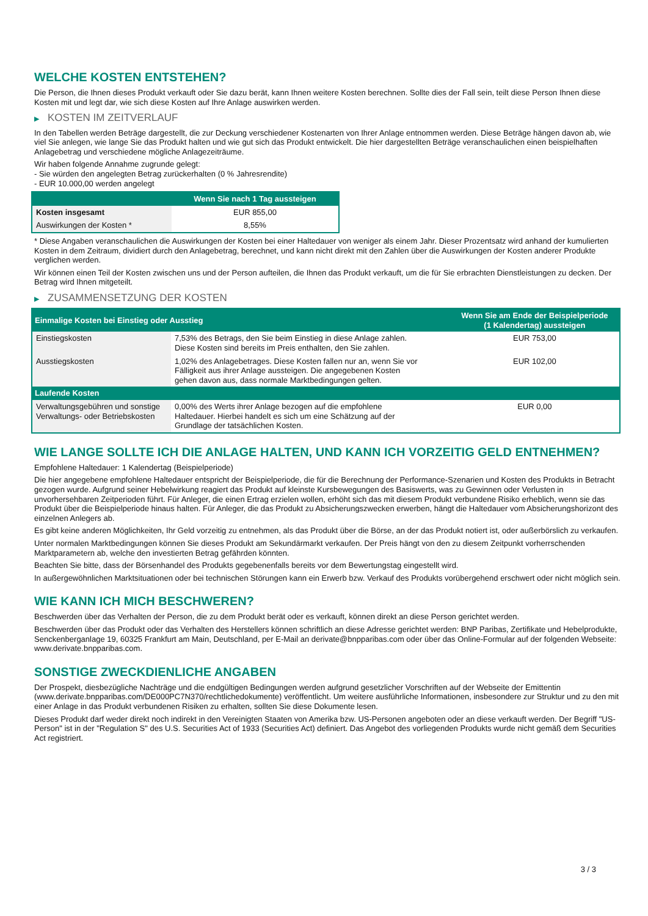WELCHE KOSTEN ENTSTEHEN?
Die Person, die Ihnen dieses Produkt verkauft oder Sie dazu berät, kann Ihnen weitere Kosten berechnen. Sollte dies der Fall sein, teilt diese Person Ihnen diese Kosten mit und legt dar, wie sich diese Kosten auf Ihre Anlage auswirken werden.
▶ KOSTEN IM ZEITVERLAUF
In den Tabellen werden Beträge dargestellt, die zur Deckung verschiedener Kostenarten von Ihrer Anlage entnommen werden. Diese Beträge hängen davon ab, wie viel Sie anlegen, wie lange Sie das Produkt halten und wie gut sich das Produkt entwickelt. Die hier dargestellten Beträge veranschaulichen einen beispielhaften Anlagebetrag und verschiedene mögliche Anlagezeiträume.
Wir haben folgende Annahme zugrunde gelegt:
- Sie würden den angelegten Betrag zurückerhalten (0 % Jahresrendite)
- EUR 10.000,00 werden angelegt
| | Wenn Sie nach 1 Tag aussteigen |
| --- | --- |
| Kosten insgesamt | EUR 855,00 |
| Auswirkungen der Kosten * | 8,55% |
* Diese Angaben veranschaulichen die Auswirkungen der Kosten bei einer Haltedauer von weniger als einem Jahr. Dieser Prozentsatz wird anhand der kumulierten Kosten in dem Zeitraum, dividiert durch den Anlagebetrag, berechnet, und kann nicht direkt mit den Zahlen über die Auswirkungen der Kosten anderer Produkte verglichen werden.
Wir können einen Teil der Kosten zwischen uns und der Person aufteilen, die Ihnen das Produkt verkauft, um die für Sie erbrachten Dienstleistungen zu decken. Der Betrag wird Ihnen mitgeteilt.
▶ ZUSAMMENSETZUNG DER KOSTEN
| Einmalige Kosten bei Einstieg oder Ausstieg | | Wenn Sie am Ende der Beispielperiode (1 Kalendertag) aussteigen |
| --- | --- | --- |
| Einstiegskosten | 7,53% des Betrags, den Sie beim Einstieg in diese Anlage zahlen. Diese Kosten sind bereits im Preis enthalten, den Sie zahlen. | EUR 753,00 |
| Ausstiegskosten | 1,02% des Anlagebetrages. Diese Kosten fallen nur an, wenn Sie vor Fälligkeit aus ihrer Anlage aussteigen. Die angegebenen Kosten gehen davon aus, dass normale Marktbedingungen gelten. | EUR 102,00 |
| Laufende Kosten | | |
| Verwaltungsgebühren und sonstige Verwaltungs- oder Betriebskosten | 0,00% des Werts ihrer Anlage bezogen auf die empfohlene Haltedauer. Hierbei handelt es sich um eine Schätzung auf der Grundlage der tatsächlichen Kosten. | EUR 0,00 |
WIE LANGE SOLLTE ICH DIE ANLAGE HALTEN, UND KANN ICH VORZEITIG GELD ENTNEHMEN?
Empfohlene Haltedauer: 1 Kalendertag (Beispielperiode)
Die hier angegebene empfohlene Haltedauer entspricht der Beispielperiode, die für die Berechnung der Performance-Szenarien und Kosten des Produkts in Betracht gezogen wurde. Aufgrund seiner Hebelwirkung reagiert das Produkt auf kleinste Kursbewegungen des Basiswerts, was zu Gewinnen oder Verlusten in unvorhersehbaren Zeitperioden führt. Für Anleger, die einen Ertrag erzielen wollen, erhöht sich das mit diesem Produkt verbundene Risiko erheblich, wenn sie das Produkt über die Beispielperiode hinaus halten. Für Anleger, die das Produkt zu Absicherungszwecken erwerben, hängt die Haltedauer vom Absicherungshorizont des einzelnen Anlegers ab.
Es gibt keine anderen Möglichkeiten, Ihr Geld vorzeitig zu entnehmen, als das Produkt über die Börse, an der das Produkt notiert ist, oder außerbörslich zu verkaufen.
Unter normalen Marktbedingungen können Sie dieses Produkt am Sekundärmarkt verkaufen. Der Preis hängt von den zu diesem Zeitpunkt vorherrschenden Marktparametern ab, welche den investierten Betrag gefährden könnten.
Beachten Sie bitte, dass der Börsenhandel des Produkts gegebenenfalls bereits vor dem Bewertungstag eingestellt wird.
In außergewöhnlichen Marktsituationen oder bei technischen Störungen kann ein Erwerb bzw. Verkauf des Produkts vorübergehend erschwert oder nicht möglich sein.
WIE KANN ICH MICH BESCHWEREN?
Beschwerden über das Verhalten der Person, die zu dem Produkt berät oder es verkauft, können direkt an diese Person gerichtet werden.
Beschwerden über das Produkt oder das Verhalten des Herstellers können schriftlich an diese Adresse gerichtet werden: BNP Paribas, Zertifikate und Hebelprodukte, Senckenberganlage 19, 60325 Frankfurt am Main, Deutschland, per E-Mail an derivate@bnpparibas.com oder über das Online-Formular auf der folgenden Webseite: www.derivate.bnpparibas.com.
SONSTIGE ZWECKDIENLICHE ANGABEN
Der Prospekt, diesbezügliche Nachträge und die endgültigen Bedingungen werden aufgrund gesetzlicher Vorschriften auf der Webseite der Emittentin (www.derivate.bnpparibas.com/DE000PC7N370/rechtlichedokumente) veröffentlicht. Um weitere ausführliche Informationen, insbesondere zur Struktur und zu den mit einer Anlage in das Produkt verbundenen Risiken zu erhalten, sollten Sie diese Dokumente lesen.
Dieses Produkt darf weder direkt noch indirekt in den Vereinigten Staaten von Amerika bzw. US-Personen angeboten oder an diese verkauft werden. Der Begriff "US-Person" ist in der "Regulation S" des U.S. Securities Act of 1933 (Securities Act) definiert. Das Angebot des vorliegenden Produkts wurde nicht gemäß dem Securities Act registriert.
3 / 3